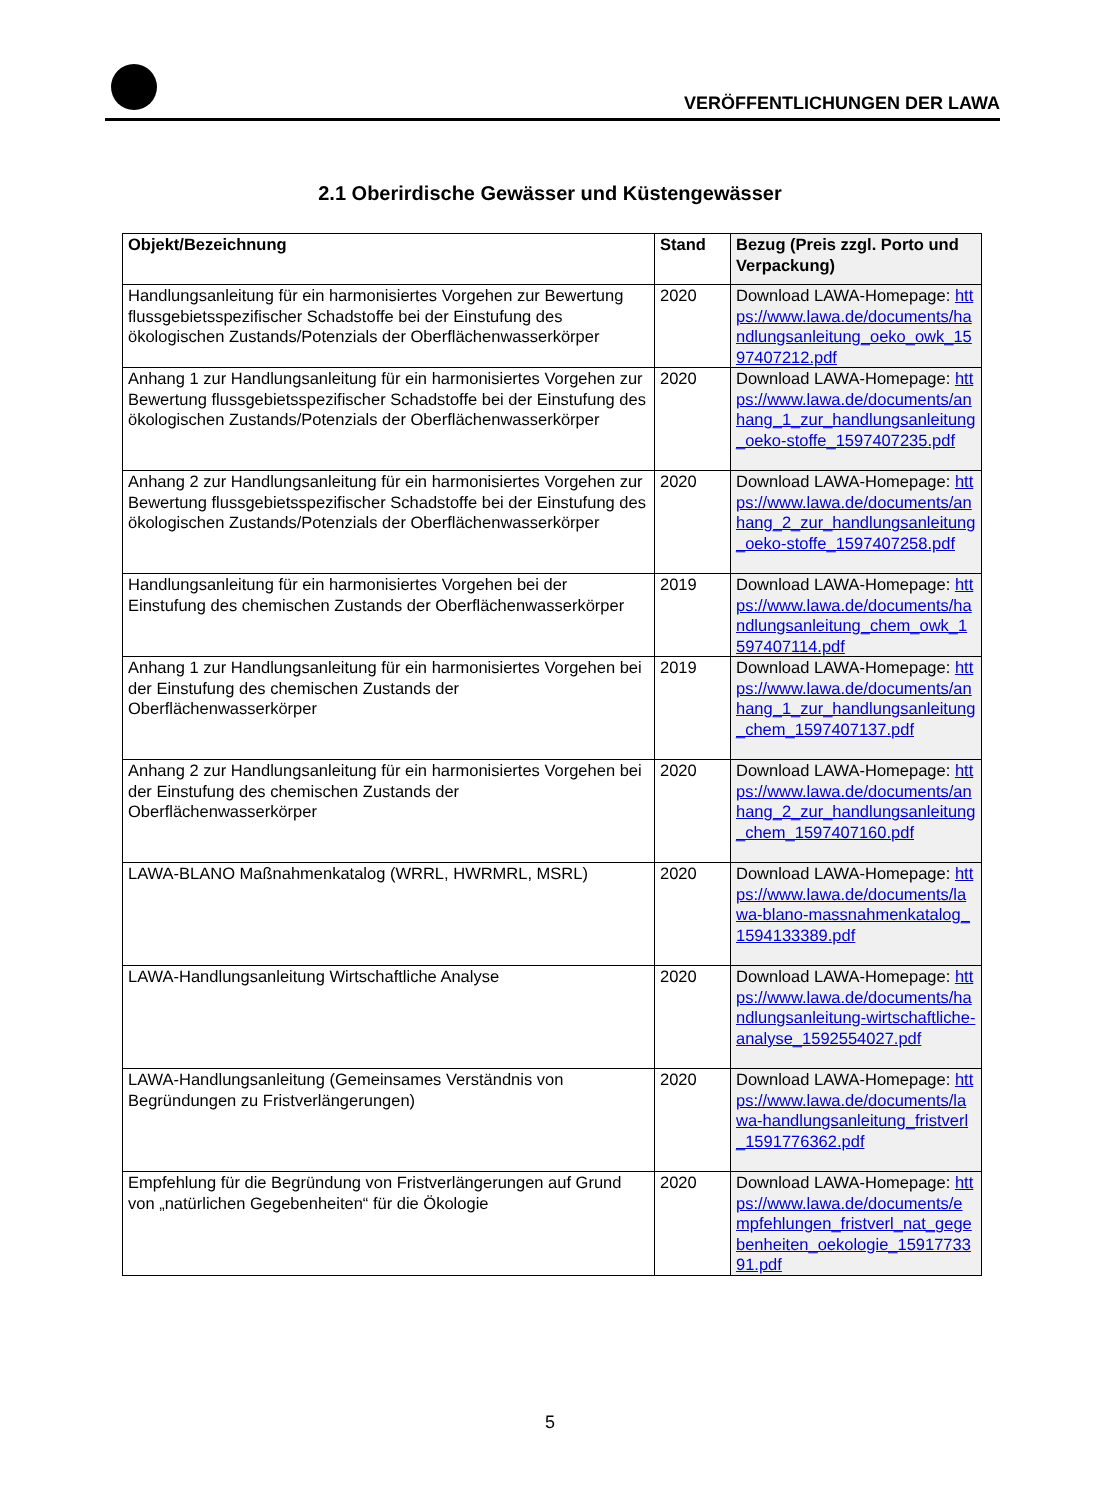VERÖFFENTLICHUNGEN DER LAWA
2.1 Oberirdische Gewässer und Küstengewässer
| Objekt/Bezeichnung | Stand | Bezug (Preis zzgl. Porto und Verpackung) |
| --- | --- | --- |
| Handlungsanleitung für ein harmonisiertes Vorgehen zur Bewertung flussgebietsspezifischer Schadstoffe bei der Einstufung des ökologischen Zustands/Potenzials der Oberflächenwasserkörper | 2020 | Download LAWA-Homepage: https://www.lawa.de/documents/handlungsanleitung_oeko_owk_1597407212.pdf |
| Anhang 1 zur Handlungsanleitung für ein harmonisiertes Vorgehen zur Bewertung flussgebietsspezifischer Schadstoffe bei der Einstufung des ökologischen Zustands/Potenzials der Oberflächenwasserkörper | 2020 | Download LAWA-Homepage: https://www.lawa.de/documents/anhang_1_zur_handlungsanleitung_oeko-stoffe_1597407235.pdf |
| Anhang 2 zur Handlungsanleitung für ein harmonisiertes Vorgehen zur Bewertung flussgebietsspezifischer Schadstoffe bei der Einstufung des ökologischen Zustands/Potenzials der Oberflächenwasserkörper | 2020 | Download LAWA-Homepage: https://www.lawa.de/documents/anhang_2_zur_handlungsanleitung_oeko-stoffe_1597407258.pdf |
| Handlungsanleitung für ein harmonisiertes Vorgehen bei der Einstufung des chemischen Zustands der Oberflächenwasserkörper | 2019 | Download LAWA-Homepage: https://www.lawa.de/documents/handlungsanleitung_chem_owk_1597407114.pdf |
| Anhang 1 zur Handlungsanleitung für ein harmonisiertes Vorgehen bei der Einstufung des chemischen Zustands der Oberflächenwasserkörper | 2019 | Download LAWA-Homepage: https://www.lawa.de/documents/anhang_1_zur_handlungsanleitung_chem_1597407137.pdf |
| Anhang 2 zur Handlungsanleitung für ein harmonisiertes Vorgehen bei der Einstufung des chemischen Zustands der Oberflächenwasserkörper | 2020 | Download LAWA-Homepage: https://www.lawa.de/documents/anhang_2_zur_handlungsanleitung_chem_1597407160.pdf |
| LAWA-BLANO Maßnahmenkatalog (WRRL, HWRMRL, MSRL) | 2020 | Download LAWA-Homepage: https://www.lawa.de/documents/lawa-blano-massnahmenkatalog_1594133389.pdf |
| LAWA-Handlungsanleitung Wirtschaftliche Analyse | 2020 | Download LAWA-Homepage: https://www.lawa.de/documents/handlungsanleitung-wirtschaftliche-analyse_1592554027.pdf |
| LAWA-Handlungsanleitung (Gemeinsames Verständnis von Begründungen zu Fristverlängerungen) | 2020 | Download LAWA-Homepage: https://www.lawa.de/documents/lawa-handlungsanleitung_fristverl_1591776362.pdf |
| Empfehlung für die Begründung von Fristverlängerungen auf Grund von „natürlichen Gegebenheiten“ für die Ökologie | 2020 | Download LAWA-Homepage: https://www.lawa.de/documents/empfehlungen_fristverl_nat_gegebenheiten_oekologie_1591773391.pdf |
5